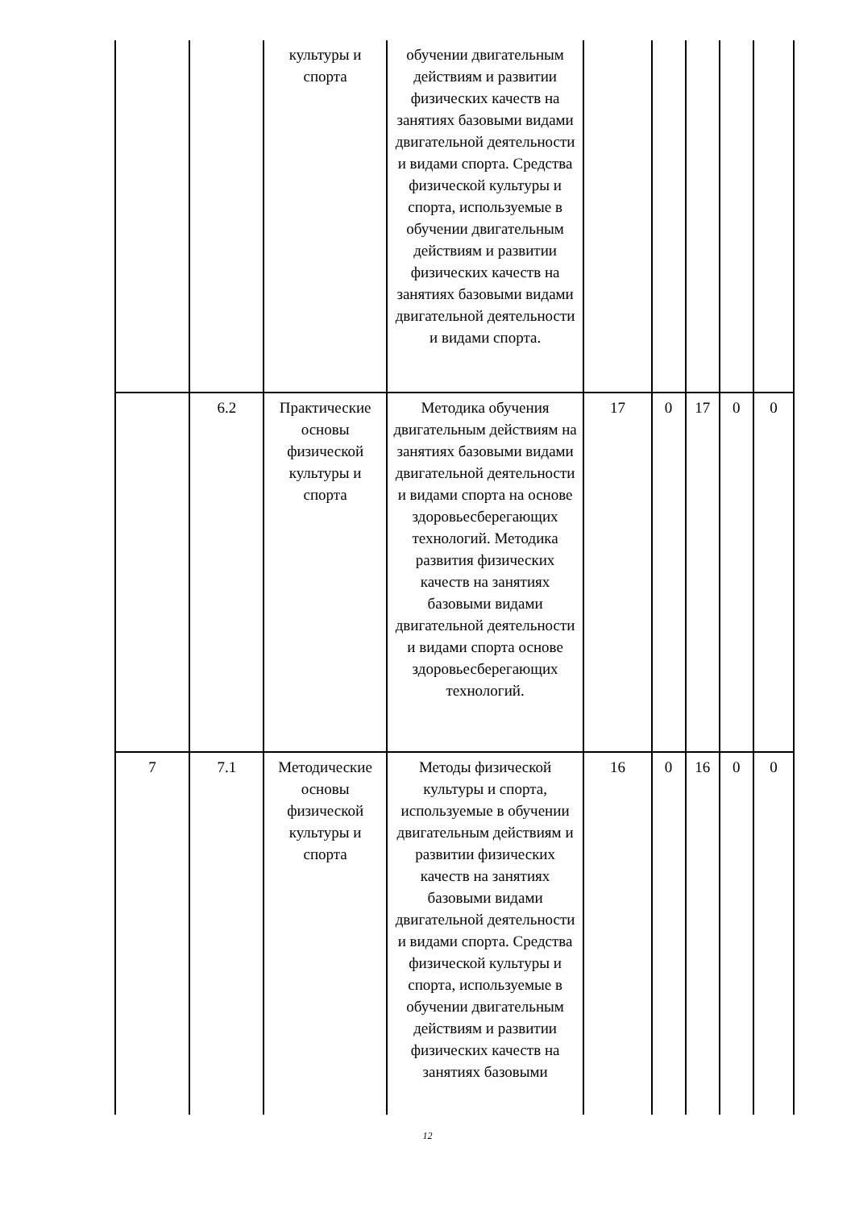| | | культуры и спорта | обучении двигательным действиям и развитии физических качеств на занятиях базовыми видами двигательной деятельности и видами спорта. Средства физической культуры и спорта, используемые в обучении двигательным действиям и развитии физических качеств на занятиях базовыми видами двигательной деятельности и видами спорта. | | | | | |
| | 6.2 | Практические основы физической культуры и спорта | Методика обучения двигательным действиям на занятиях базовыми видами двигательной деятельности и видами спорта на основе здоровьесберегающих технологий. Методика развития физических качеств на занятиях базовыми видами двигательной деятельности и видами спорта основе здоровьесберегающих технологий. | 17 | 0 | 17 | 0 | 0 |
| 7 | 7.1 | Методические основы физической культуры и спорта | Методы физической культуры и спорта, используемые в обучении двигательным действиям и развитии физических качеств на занятиях базовыми видами двигательной деятельности и видами спорта. Средства физической культуры и спорта, используемые в обучении двигательным действиям и развитии физических качеств на занятиях базовыми | 16 | 0 | 16 | 0 | 0 |
12